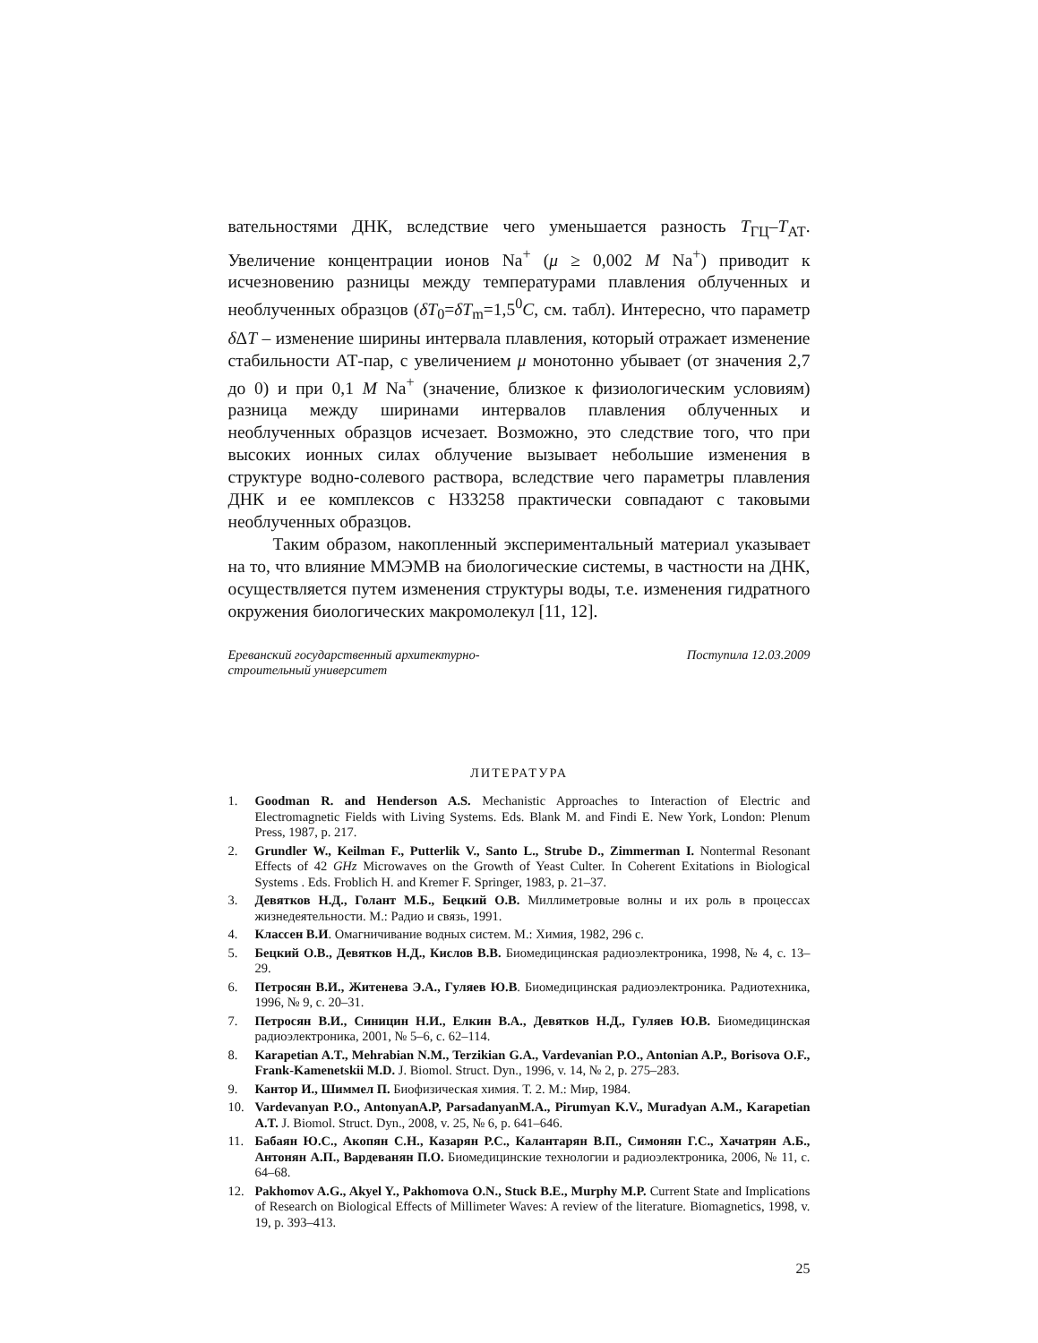вательностями ДНК, вследствие чего уменьшается разность T<sub>ГЦ</sub>–T<sub>АТ</sub>. Увеличение концентрации ионов Na<sup>+</sup> (μ ≥ 0,002 M Na<sup>+</sup>) приводит к исчезновению разницы между температурами плавления облученных и необлученных образцов (δT<sub>0</sub>=δT<sub>m</sub>=1,5<sup>0</sup>C, см. табл). Интересно, что параметр δ ΔT – изменение ширины интервала плавления, который отражает изменение стабильности АТ-пар, с увеличением μ монотонно убывает (от значения 2,7 до 0) и при 0,1 M Na<sup>+</sup> (значение, близкое к физиологическим условиям) разница между ширинами интервалов плавления облученных и необлученных образцов исчезает. Возможно, это следствие того, что при высоких ионных силах облучение вызывает небольшие изменения в структуре водно-солевого раствора, вследствие чего параметры плавления ДНК и ее комплексов с H33258 практически совпадают с таковыми необлученных образцов.
Таким образом, накопленный экспериментальный материал указывает на то, что влияние ММЭМВ на биологические системы, в частности на ДНК, осуществляется путем изменения структуры воды, т.е. изменения гидратного окружения биологических макромолекул [11, 12].
Ереванский государственный архитектурно-
строительный университет
Поступила 12.03.2009
ЛИТЕРАТУРА
1. Goodman R. and Henderson A.S. Mechanistic Approaches to Interaction of Electric and Electromagnetic Fields with Living Systems. Eds. Blank M. and Findi E. New York, London: Plenum Press, 1987, p. 217.
2. Grundler W., Keilman F., Putterlik V., Santo L., Strube D., Zimmerman I. Nontermal Resonant Effects of 42 GHz Microwaves on the Growth of Yeast Culter. In Coherent Exitations in Biological Systems . Eds. Froblich H. and Kremer F. Springer, 1983, p. 21–37.
3. Девятков Н.Д., Голант М.Б., Бецкий О.В. Миллиметровые волны и их роль в процессах жизнедеятельности. М.: Радио и связь, 1991.
4. Классен В.И. Омагничивание водных систем. М.: Химия, 1982, 296 с.
5. Бецкий О.В., Девятков Н.Д., Кислов В.В. Биомедицинская радиоэлектроника, 1998, № 4, с. 13–29.
6. Петросян В.И., Житенева Э.А., Гуляев Ю.В. Биомедицинская радиоэлектроника. Радиотехника, 1996, № 9, с. 20–31.
7. Петросян В.И., Синицин Н.И., Елкин В.А., Девятков Н.Д., Гуляев Ю.В. Биомедицинская радиоэлектроника, 2001, № 5–6, с. 62–114.
8. Karapetian A.T., Mehrabian N.M., Terzikian G.A., Vardevanian P.O., Antonian A.P., Borisova O.F., Frank-Kamenetskii M.D. J. Biomol. Struct. Dyn., 1996, v. 14, № 2, p. 275–283.
9. Кантор И., Шиммел П. Биофизическая химия. Т. 2. М.: Мир, 1984.
10. Vardevanyan P.O., AntonyanA.P, ParsadanyanM.A., Pirumyan K.V., Muradyan A.M., Karapetian A.T. J. Biomol. Struct. Dyn., 2008, v. 25, № 6, p. 641–646.
11. Бабаян Ю.С., Акопян С.Н., Казарян Р.С., Калантарян В.П., Симонян Г.С., Хачатрян А.Б., Антонян А.П., Вардеванян П.О. Биомедицинские технологии и радиоэлектроника, 2006, № 11, с. 64–68.
12. Pakhomov A.G., Akyel Y., Pakhomova O.N., Stuck B.E., Murphy M.P. Current State and Implications of Research on Biological Effects of Millimeter Waves: A review of the literature. Biomagnetics, 1998, v. 19, p. 393–413.
25